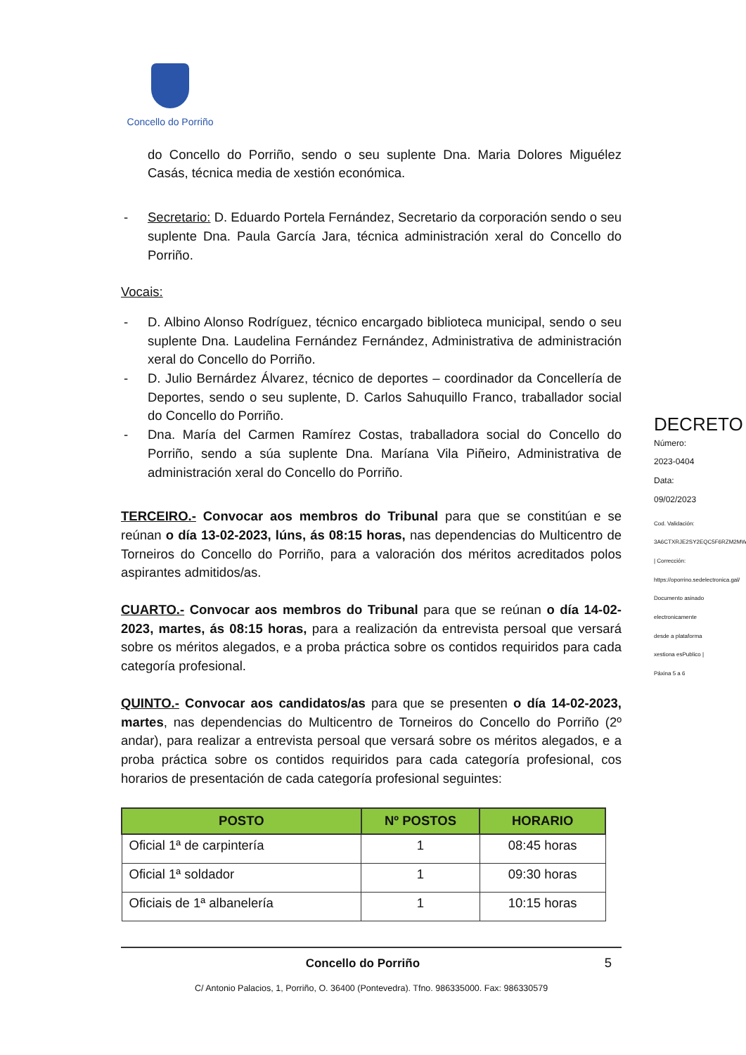Concello do Porriño
do Concello do Porriño, sendo o seu suplente Dna. Maria Dolores Miguélez Casás, técnica media de xestión económica.
- Secretario: D. Eduardo Portela Fernández, Secretario da corporación sendo o seu suplente Dna. Paula García Jara, técnica administración xeral do Concello do Porriño.
Vocais:
- D. Albino Alonso Rodríguez, técnico encargado biblioteca municipal, sendo o seu suplente Dna. Laudelina Fernández Fernández, Administrativa de administración xeral do Concello do Porriño.
- D. Julio Bernárdez Álvarez, técnico de deportes – coordinador da Concellería de Deportes, sendo o seu suplente, D. Carlos Sahuquillo Franco, traballador social do Concello do Porriño.
- Dna. María del Carmen Ramírez Costas, traballadora social do Concello do Porriño, sendo a súa suplente Dna. Maríana Vila Piñeiro, Administrativa de administración xeral do Concello do Porriño.
TERCEIRO.- Convocar aos membros do Tribunal para que se constitúan e se reúnan o día 13-02-2023, lúns, ás 08:15 horas, nas dependencias do Multicentro de Torneiros do Concello do Porriño, para a valoración dos méritos acreditados polos aspirantes admitidos/as.
CUARTO.- Convocar aos membros do Tribunal para que se reúnan o día 14-02-2023, martes, ás 08:15 horas, para a realización da entrevista persoal que versará sobre os méritos alegados, e a proba práctica sobre os contidos requiridos para cada categoría profesional.
QUINTO.- Convocar aos candidatos/as para que se presenten o día 14-02-2023, martes, nas dependencias do Multicentro de Torneiros do Concello do Porriño (2º andar), para realizar a entrevista persoal que versará sobre os méritos alegados, e a proba práctica sobre os contidos requiridos para cada categoría profesional, cos horarios de presentación de cada categoría profesional seguintes:
| POSTO | Nº POSTOS | HORARIO |
| --- | --- | --- |
| Oficial 1ª de carpintería | 1 | 08:45 horas |
| Oficial 1ª soldador | 1 | 09:30 horas |
| Oficiais de 1ª albanelería | 1 | 10:15 horas |
Concello do Porriño 5
C/ Antonio Palacios, 1, Porriño, O. 36400 (Pontevedra). Tfno. 986335000. Fax: 986330579
DECRETO
Número: 2023-0404 Data: 09/02/2023
Cod. Validación: 3A6CTXRJE2SY2EQC5F6RZM2MW | Corrección: https://oporrino.sedelectronica.gal/ Documento asinado electronicamente desde a plataforma xestiona esPublico | Páxina 5 a 6